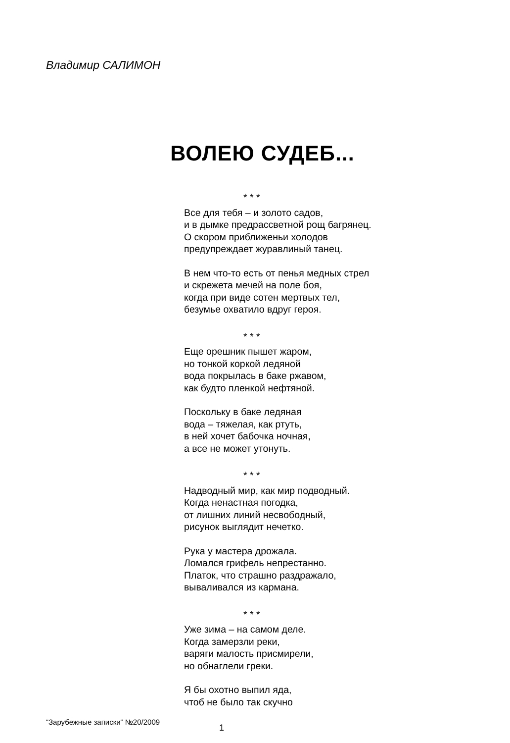Владимир САЛИМОН
ВОЛЕЮ СУДЕБ...
* * *
Все для тебя – и золото садов,
и в дымке предрассветной рощ багрянец.
О скором приближеньи холодов
предупреждает журавлиный танец.
В нем что-то есть от пенья медных стрел
и скрежета мечей на поле боя,
когда при виде сотен мертвых тел,
безумье охватило вдруг героя.
* * *
Еще орешник пышет жаром,
но тонкой коркой ледяной
вода покрылась в баке ржавом,
как будто пленкой нефтяной.
Поскольку в баке ледяная
вода – тяжелая, как ртуть,
в ней хочет бабочка ночная,
а все не может утонуть.
* * *
Надводный мир, как мир подводный.
Когда ненастная погодка,
от лишних линий несвободный,
рисунок выглядит нечетко.
Рука у мастера дрожала.
Ломался грифель непрестанно.
Платок, что страшно раздражало,
вываливался из кармана.
* * *
Уже зима – на самом деле.
Когда замерзли реки,
варяги малость присмирели,
но обнаглели греки.
Я бы охотно выпил яда,
чтоб не было так скучно
“Зарубежные записки“ №20/2009 1